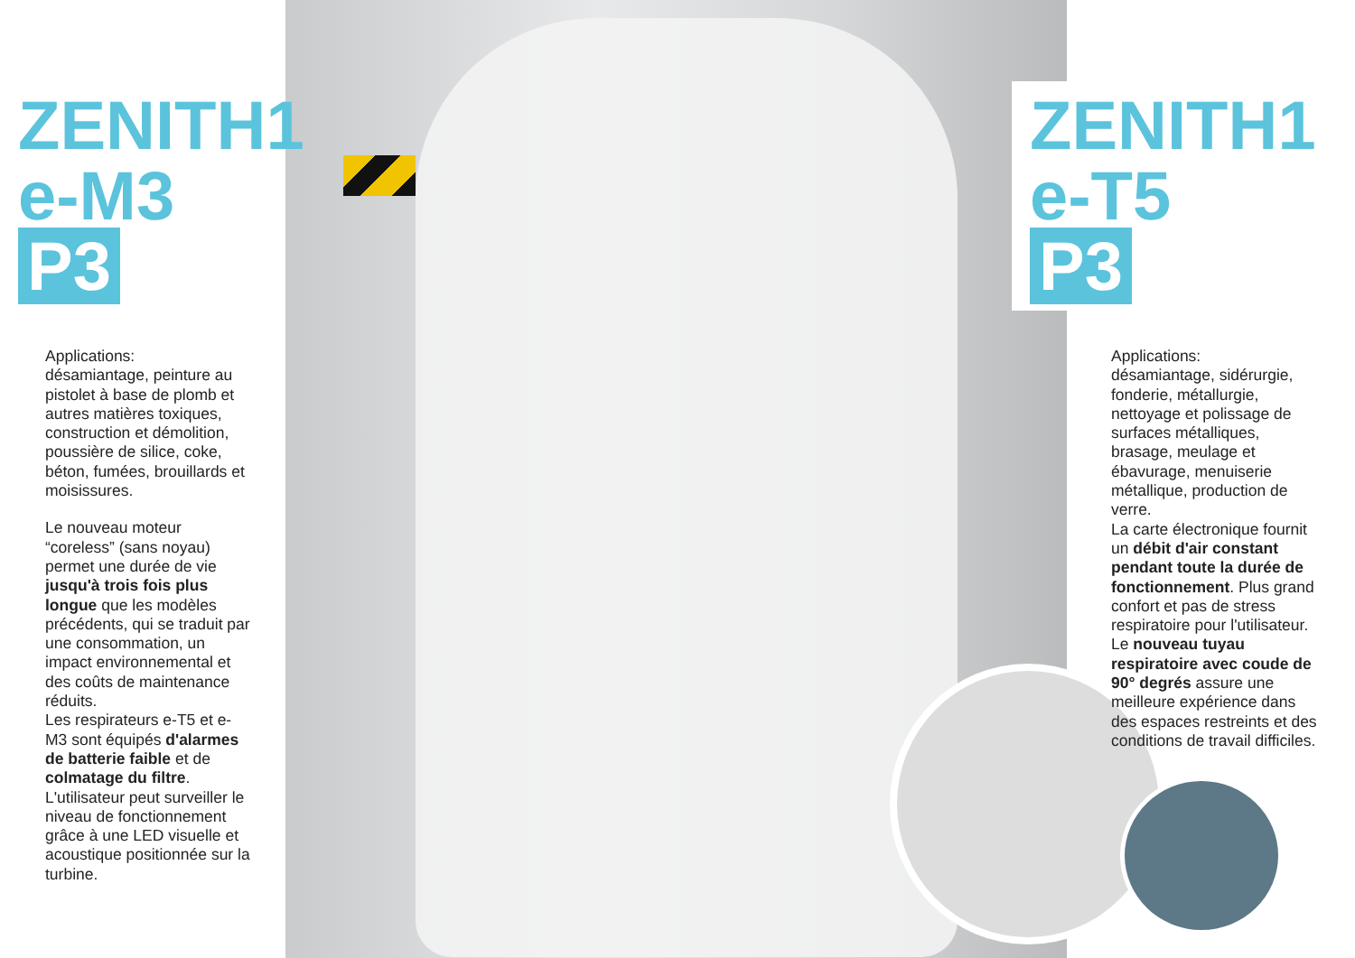ZENITH1
e-M3 P3
Applications:
désamiantage, peinture au pistolet à base de plomb et autres matières toxiques, construction et démolition, poussière de silice, coke, béton, fumées, brouillards et moisissures.
Le nouveau moteur “coreless” (sans noyau) permet une durée de vie jusqu'à trois fois plus longue que les modèles précédents, qui se traduit par une consommation, un impact environnemental et des coûts de maintenance réduits.
Les respirateurs e-T5 et e-M3 sont équipés d'alarmes de batterie faible et de colmatage du filtre. L'utilisateur peut surveiller le niveau de fonctionnement grâce à une LED visuelle et acoustique positionnée sur la turbine.
ZENITH1
e-T5 P3
Applications:
désamiantage, sidérurgie, fonderie, métallurgie, nettoyage et polissage de surfaces métalliques, brasage, meulage et ébavurage, menuiserie métallique, production de verre.
La carte électronique fournit un débit d'air constant pendant toute la durée de fonctionnement. Plus grand confort et pas de stress respiratoire pour l'utilisateur.
Le nouveau tuyau respiratoire avec coude de 90° degrés assure une meilleure expérience dans des espaces restreints et des conditions de travail difficiles.